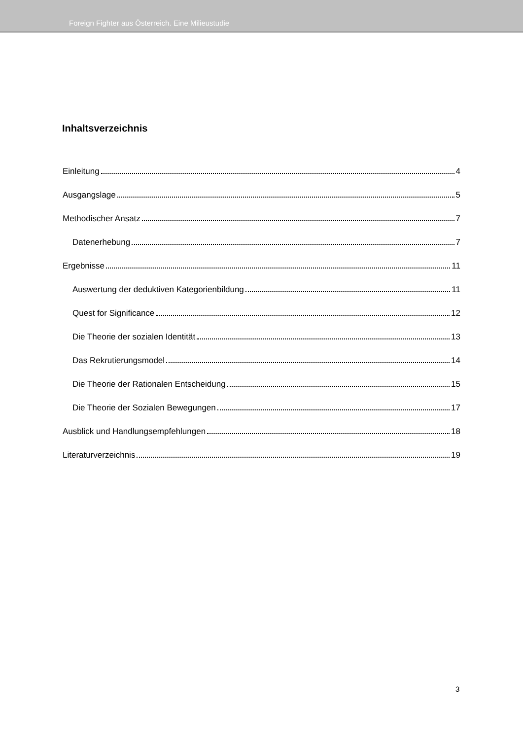Foreign Fighter aus Österreich. Eine Milieustudie
Inhaltsverzeichnis
Einleitung 4
Ausgangslage 5
Methodischer Ansatz 7
Datenerhebung 7
Ergebnisse 11
Auswertung der deduktiven Kategorienbildung 11
Quest for Significance 12
Die Theorie der sozialen Identität 13
Das Rekrutierungsmodel 14
Die Theorie der Rationalen Entscheidung 15
Die Theorie der Sozialen Bewegungen 17
Ausblick und Handlungsempfehlungen 18
Literaturverzeichnis 19
3